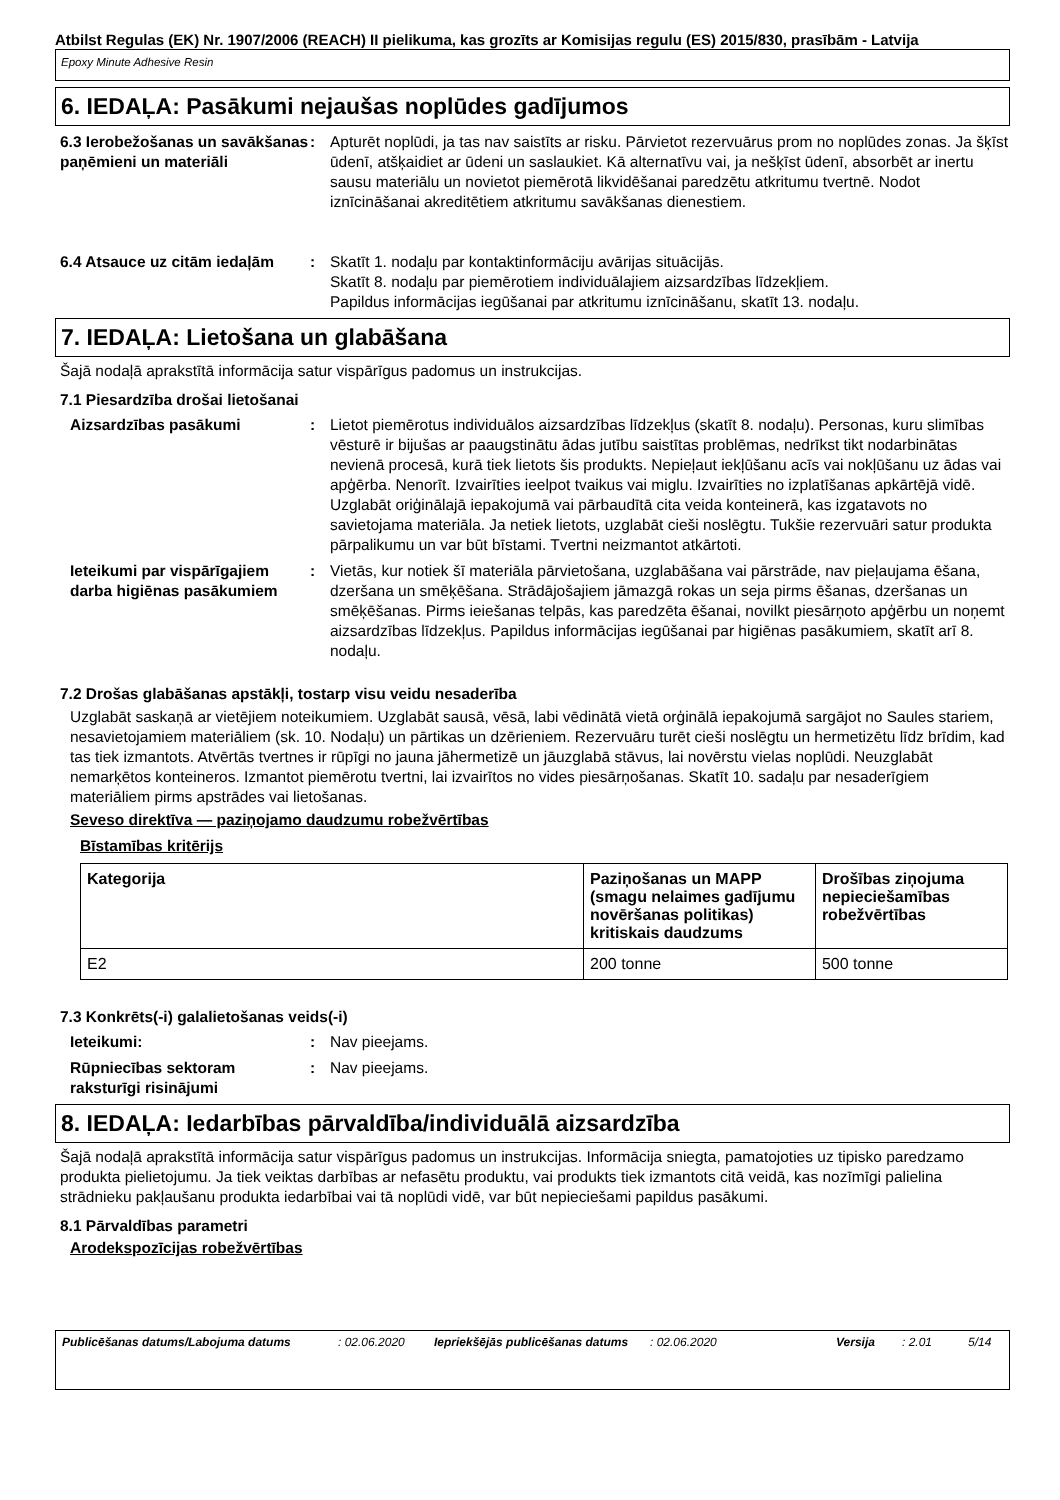Atbilst Regulas (EK) Nr. 1907/2006 (REACH) II pielikuma, kas grozīts ar Komisijas regulu (ES) 2015/830, prasībām - Latvija
Epoxy Minute Adhesive Resin
6. IEDAĻA: Pasākumi nejaušas noplūdes gadījumos
6.3 Ierobežošanas un savākšanas paņēmieni un materiāli
: Apturēt noplūdi, ja tas nav saistīts ar risku. Pārvietot rezervuārus prom no noplūdes zonas. Ja šķīst ūdenī, atšķaidiet ar ūdeni un saslaukiet. Kā alternatīvu vai, ja nešķīst ūdenī, absorbēt ar inertu sausu materiālu un novietot piemērotā likvidēšanai paredzētu atkritumu tvertnē. Nodot iznīcināšanai akreditētiem atkritumu savākšanas dienestiem.
6.4 Atsauce uz citām iedaļām
: Skatīt 1. nodaļu par kontaktinformāciju avārijas situācijās.
Skatīt 8. nodaļu par piemērotiem individuālajiem aizsardzības līdzekļiem.
Papildus informācijas iegūšanai par atkritumu iznīcināšanu, skatīt 13. nodaļu.
7. IEDAĻA: Lietošana un glabāšana
Šajā nodaļā aprakstītā informācija satur vispārīgus padomus un instrukcijas.
7.1 Piesardzība drošai lietošanai
Aizsardzības pasākumi : Lietot piemērotus individuālos aizsardzības līdzekļus (skatīt 8. nodaļu). Personas, kuru slimības vēsturē ir bijušas ar paaugstinātu ādas jutību saistītas problēmas, nedrīkst tikt nodarbinātas nevienā procesā, kurā tiek lietots šis produkts. Nepieļaut iekļūšanu acīs vai nokļūšanu uz ādas vai apģērba. Nenorīt. Izvairīties ieelpot tvaikus vai miglu. Izvairīties no izplatīšanas apkārtējā vidē. Uzglabāt oriģinālajā iepakojumā vai pārbaudītā cita veida konteinerā, kas izgatavots no savietojama materiāla. Ja netiek lietots, uzglabāt cieši noslēgtu. Tukšie rezervuāri satur produkta pārpalikumu un var būt bīstami. Tvertni neizmantot atkārtoti.
Ieteikumi par vispārīgajiem darba higiēnas pasākumiem
: Vietās, kur notiek šī materiāla pārvietošana, uzglabāšana vai pārstrāde, nav pieļaujama ēšana, dzeršana un smēķēšana. Strādājošajiem jāmazgā rokas un seja pirms ēšanas, dzeršanas un smēķēšanas. Pirms ieiešanas telpās, kas paredzēta ēšanai, novilkt piesārņoto apģērbu un noņemt aizsardzības līdzekļus. Papildus informācijas iegūšanai par higiēnas pasākumiem, skatīt arī 8. nodaļu.
7.2 Drošas glabāšanas apstākļi, tostarp visu veidu nesaderība
Uzglabāt saskaņā ar vietējiem noteikumiem. Uzglabāt sausā, vēsā, labi vēdinātā vietā orģinālā iepakojumā sargājot no Saules stariem, nesavietojamiem materiāliem (sk. 10. Nodaļu) un pārtikas un dzērieniem. Rezervuāru turēt cieši noslēgtu un hermetizētu līdz brīdim, kad tas tiek izmantots. Atvērtās tvertnes ir rūpīgi no jauna jāhermetizē un jāuzglabā stāvus, lai novērstu vielas noplūdi. Neuzglabāt nemarķētos konteineros. Izmantot piemērotu tvertni, lai izvairītos no vides piesārņošanas. Skatīt 10. sadaļu par nesaderīgiem materiāliem pirms apstrādes vai lietošanas.
Seveso direktīva — paziņojamo daudzumu robežvērtības
Bīstamības kritērijs
| Kategorija | Paziņošanas un MAPP (smagu nelaimes gadījumu novēršanas politikas) kritiskais daudzums | Drošības ziņojuma nepieciešamības robežvērtības |
| --- | --- | --- |
| E2 | 200 tonne | 500 tonne |
7.3 Konkrēts(-i) galalietošanas veids(-i)
Ieteikumi: : Nav pieejams.
Rūpniecības sektoram raksturīgi risinājumi
: Nav pieejams.
8. IEDAĻA: Iedarbības pārvaldība/individuālā aizsardzība
Šajā nodaļā aprakstītā informācija satur vispārīgus padomus un instrukcijas. Informācija sniegta, pamatojoties uz tipisko paredzamo produkta pielietojumu. Ja tiek veiktas darbības ar nefasētu produktu, vai produkts tiek izmantots citā veidā, kas nozīmīgi palielina strādnieku pakļaušanu produkta iedarbībai vai tā noplūdi vidē, var būt nepieciešami papildus pasākumi.
8.1 Pārvaldības parametri
Arodekspozīcijas robežvērtības
Publicēšanas datums/Labojuma datums : 02.06.2020 Iepriekšējās publicēšanas datums
: 02.06.2020 Versija : 2.01 5/14